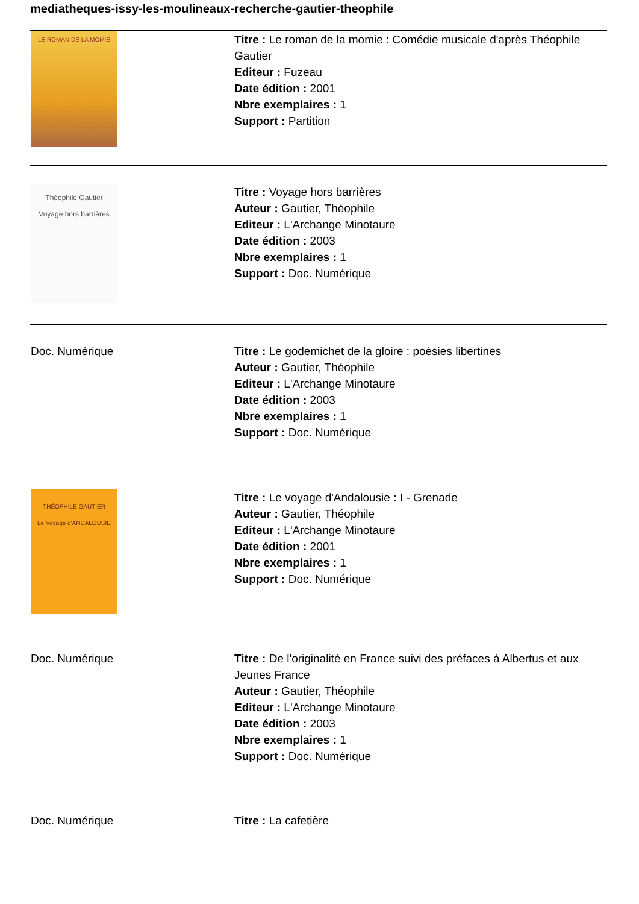mediatheques-issy-les-moulineaux-recherche-gautier-theophile
| LE ROMAN DE LA MOMIE | Titre : Le roman de la momie : Comédie musicale d'après Théophile Gautier Editeur : Fuzeau Date édition : 2001 Nbre exemplaires : 1 Support : Partition |
| Théophile Gautier Voyage hors barrières | Titre : Voyage hors barrières Auteur : Gautier, Théophile Editeur : L'Archange Minotaure Date édition : 2003 Nbre exemplaires : 1 Support : Doc. Numérique |
| Doc. Numérique | Titre : Le godemichet de la gloire : poésies libertines Auteur : Gautier, Théophile Editeur : L'Archange Minotaure Date édition : 2003 Nbre exemplaires : 1 Support : Doc. Numérique |
| THÉOPHILE GAUTIER Le Voyage d'ANDALOUSIE | Titre : Le voyage d'Andalousie : I - Grenade Auteur : Gautier, Théophile Editeur : L'Archange Minotaure Date édition : 2001 Nbre exemplaires : 1 Support : Doc. Numérique |
| Doc. Numérique | Titre : De l'originalité en France suivi des préfaces à Albertus et aux Jeunes France Auteur : Gautier, Théophile Editeur : L'Archange Minotaure Date édition : 2003 Nbre exemplaires : 1 Support : Doc. Numérique |
| Doc. Numérique | Titre : La cafetière |